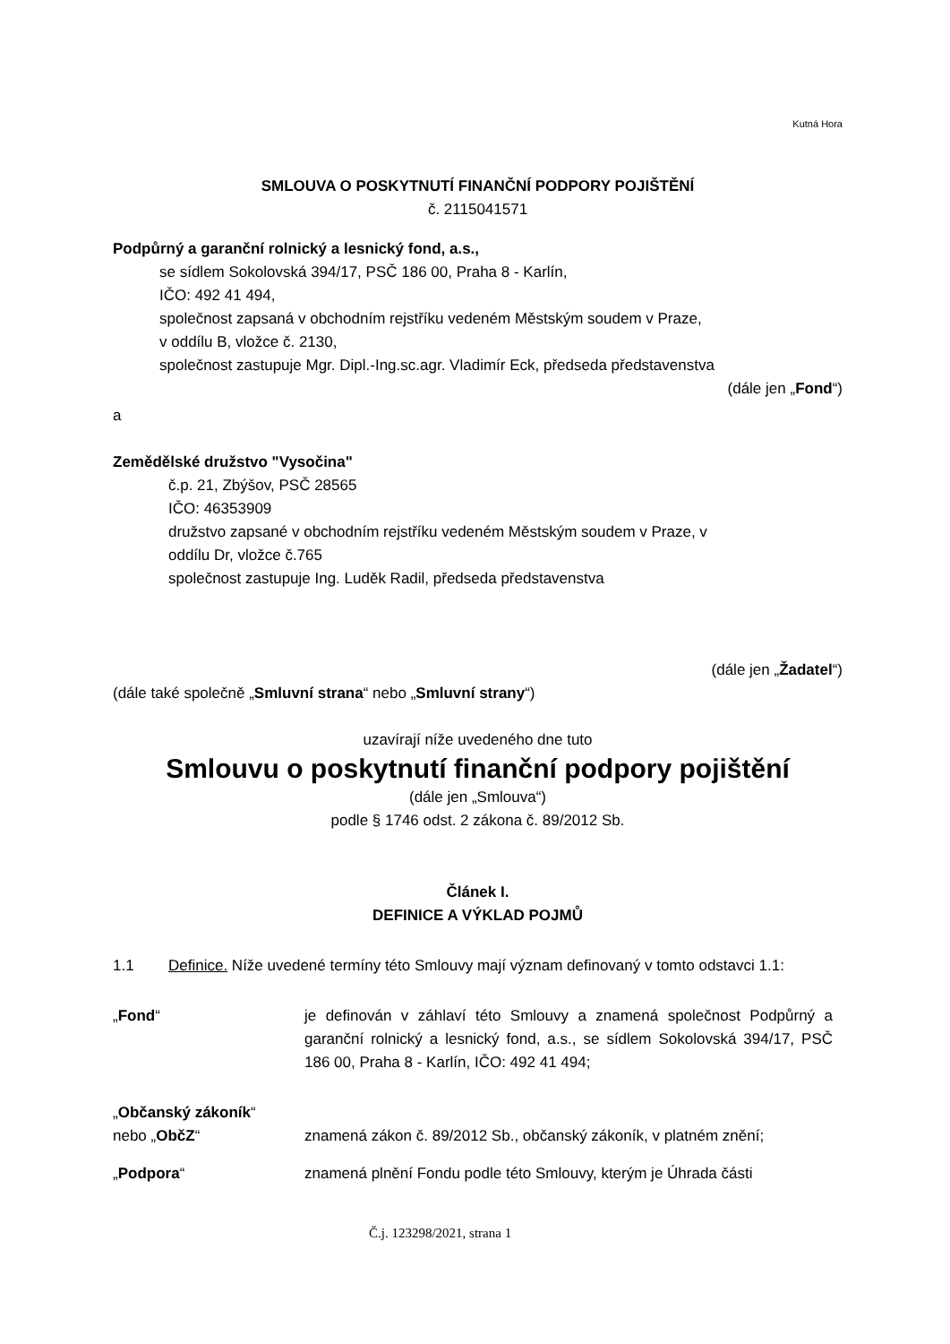Kutná Hora
SMLOUVA O POSKYTNUTÍ FINANČNÍ PODPORY POJIŠTĚNÍ
č. 2115041571
Podpůrný a garanční rolnický a lesnický fond, a.s.,
se sídlem Sokolovská 394/17, PSČ 186 00, Praha 8 - Karlín,
IČO: 492 41 494,
společnost zapsaná v obchodním rejstříku vedeném Městským soudem v Praze,
v oddílu B, vložce č. 2130,
společnost zastupuje Mgr. Dipl.-Ing.sc.agr. Vladimír Eck, předseda představenstva
(dále jen „Fond“)
a
Zemědělské družstvo "Vysočina"
č.p. 21, Zbýšov, PSČ 28565
IČO: 46353909
družstvo zapsané v obchodním rejstříku vedeném Městským soudem v Praze, v
oddílu Dr, vložce č.765
společnost zastupuje Ing. Luděk Radil, předseda představenstva
(dále jen „Žadatel“)
(dále také společně „Smluvní strana“ nebo „Smluvní strany“)
uzavírají níže uvedeného dne tuto
Smlouvu o poskytnutí finanční podpory pojištění
(dále jen „Smlouva“)
podle § 1746 odst. 2 zákona č. 89/2012 Sb.
Článek I.
DEFINICE A VÝKLAD POJMŮ
1.1 Definice. Níže uvedené termíny této Smlouvy mají význam definovaný v tomto odstavci 1.1:
„Fond“ je definován v záhlaví této Smlouvy a znamená společnost Podpůrný a garanční rolnický a lesnický fond, a.s., se sídlem Sokolovská 394/17, PSČ 186 00, Praha 8 - Karlín, IČO: 492 41 494;
„Občanský zákoník“
nebo „ObčZ“
znamená zákon č. 89/2012 Sb., občanský zákoník, v platném znění;
„Podpora“ znamená plnění Fondu podle této Smlouvy, kterým je Úhrada části
Č.j. 123298/2021, strana 1